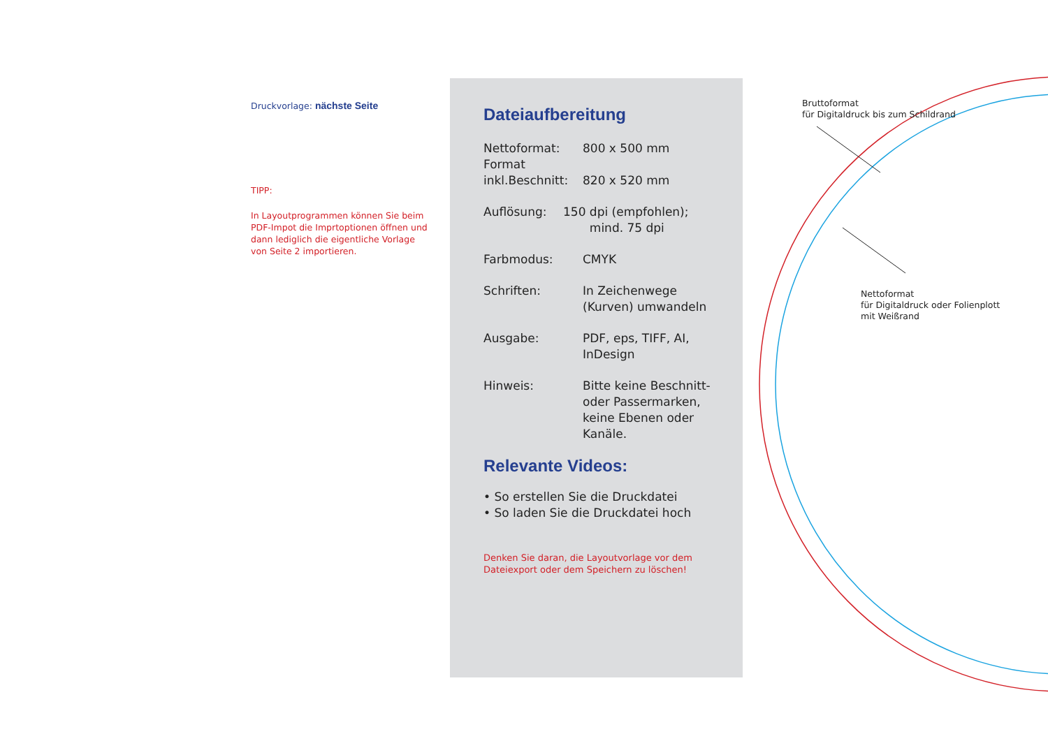Druckvorlage: nächste Seite
TIPP:
In Layoutprogrammen können Sie beim PDF-Impot die Imprtoptionen öffnen und dann lediglich die eigentliche Vorlage von Seite 2 importieren.
Dateiaufbereitung
Nettoformat: 800 x 500 mm
Format
inkl.Beschnitt:
820 x 520 mm
Auflösung: 150 dpi (empfohlen);
mind. 75 dpi
Farbmodus: CMYK
Schriften: In Zeichenwege
(Kurven) umwandeln
Ausgabe: PDF, eps, TIFF, AI,
InDesign
Hinweis: Bitte keine Beschnitt-
oder Passermarken,
keine Ebenen oder
Kanäle.
Relevante Videos:
• So erstellen Sie die Druckdatei
• So laden Sie die Druckdatei hoch
Denken Sie daran, die Layoutvorlage vor dem
Dateiexport oder dem Speichern zu löschen!
Bruttoformat
für Digitaldruck bis zum Schildrand
Nettoformat
für Digitaldruck oder Folienplott
mit Weißrand